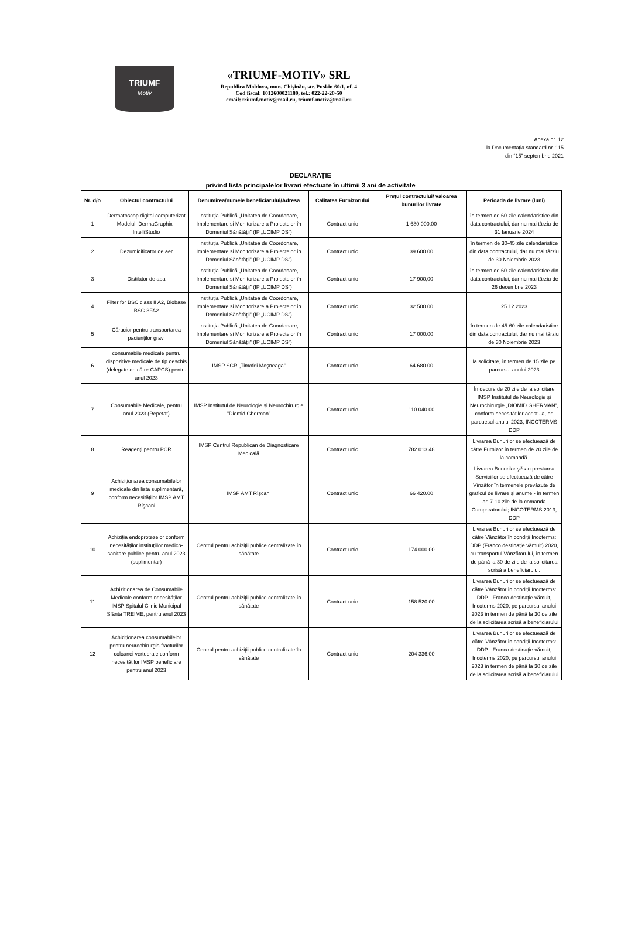TRIUMF
Motiv
«TRIUMF-MOTIV» SRL
Republica Moldova, mun. Chișinău, str. Puskin 60/1, of. 4
Cod fiscal: 1012600021180, tel.: 022-22-20-50
email: triumf.motiv@mail.ru, triumf-motiv@mail.ru
Anexa nr. 12
la Documentația standard nr. 115
din “15” septembrie 2021
DECLARAȚIE
privind lista principalelor livrari efectuate în ultimii 3 ani de activitate
| Nr. d/o | Obiectul contractului | Denumirea/numele beneficiarului/Adresa | Calitatea Furnizorului | Preţul contractului/ valoarea bunurilor livrate | Perioada de livrare (luni) |
| --- | --- | --- | --- | --- | --- |
| 1 | Dermatoscop digital computerizat Modelul: DermaGraphix - IntelliStudio | Instituția Publică „Unitatea de Coordonare, Implementare si Monitorizare a Proiectelor în Domeniul Sănătății” (IP „UCIMP DS”) | Contract unic | 1 680 000.00 | în termen de 60 zile calendaristice din data contractului, dar nu mai târziu de 31 Ianuarie 2024 |
| 2 | Dezumidificator de aer | Instituția Publică „Unitatea de Coordonare, Implementare si Monitorizare a Proiectelor în Domeniul Sănătății” (IP „UCIMP DS”) | Contract unic | 39 600.00 | în termen de 30-45 zile calendaristice din data contractului, dar nu mai târziu de 30 Noiembrie 2023 |
| 3 | Distilator de apa | Instituția Publică „Unitatea de Coordonare, Implementare si Monitorizare a Proiectelor în Domeniul Sănătății” (IP „UCIMP DS”) | Contract unic | 17 900,00 | în termen de 60 zile calendaristice din data contractului, dar nu mai târziu de 26 decembrie 2023 |
| 4 | Filter for BSC class II A2, Biobase BSC-3FA2 | Instituția Publică „Unitatea de Coordonare, Implementare si Monitorizare a Proiectelor în Domeniul Sănătății” (IP „UCIMP DS”) | Contract unic | 32 500.00 | 25.12.2023 |
| 5 | Cărucior pentru transportarea pacienților gravi | Instituția Publică „Unitatea de Coordonare, Implementare si Monitorizare a Proiectelor în Domeniul Sănătății” (IP „UCIMP DS”) | Contract unic | 17 000.00 | în termen de 45-60 zile calendaristice din data contractului, dar nu mai târziu de 30 Noiembrie 2023 |
| 6 | consumabile medicale pentru dispozitive medicale de tip deschis (delegate de către CAPCS) pentru anul 2023 | IMSP SCR „Timofei Moşneaga” | Contract unic | 64 680.00 | la solicitare, în termen de 15 zile pe parcursul anului 2023 |
| 7 | Consumabile Medicale, pentru anul 2023 (Repetat) | IMSP Institutul de Neurologie și Neurochirurgie ”Diomid Gherman” | Contract unic | 110 040.00 | În decurs de 20 zile de la solicitare IMSP Institutul de Neurologie şi Neurochirurgie „DIOMID GHERMAN”, conform necesităților acestuia, pe parcuesul anului 2023, INCOTERMS DDP |
| 8 | Reagenţi pentru PCR | IMSP Centrul Republican de Diagnosticare Medicală | Contract unic | 782 013.48 | Livrarea Bunurilor se efectuează de către Furnizor în termen de 20 zile de la comandă. |
| 9 | Achiziționarea consumabilelor medicale din lista suplimentară, conform necesităților IMSP AMT Rîşcani | IMSP AMT Rîşcani | Contract unic | 66 420.00 | Livrarea Bunurilor şi/sau prestarea Serviciilor se efectuează de către Vînzător în termenele prevăzute de graficul de livrare și anume - în termen de 7-10 zile de la comanda Cumparatorului; INCOTERMS 2013, DDP |
| 10 | Achiziția endoprotezelor conform necesităților instituțiilor medico-sanitare publice pentru anul 2023 (suplimentar) | Centrul pentru achiziţii publice centralizate în sănătate | Contract unic | 174 000.00 | Livrarea Bunurilor se efectuează de către Vânzător în condiţii Incoterms: DDP (Franco destinaţie vămuit) 2020, cu transportul Vânzătorului, în termen de până la 30 de zile de la solicitarea scrisă a beneficiarului. |
| 11 | Achiziționarea de Consumabile Medicale conform necesităților IMSP Spitalul Clinic Municipal Sfânta TREIME, pentru anul 2023 | Centrul pentru achiziţii publice centralizate în sănătate | Contract unic | 158 520.00 | Livrarea Bunurilor se efectuează de către Vânzător în condiţii Incoterms: DDP - Franco destinaţie vămuit, Incoterms 2020, pe parcursul anului 2023 în termen de până la 30 de zile de la solicitarea scrisă a beneficiarului |
| 12 | Achiziționarea consumabilelor pentru neurochirurgia fracturilor coloanei vertebrale conform necesităților IMSP beneficiare pentru anul 2023 | Centrul pentru achiziţii publice centralizate în sănătate | Contract unic | 204 336.00 | Livrarea Bunurilor se efectuează de către Vânzător în condiţii Incoterms: DDP - Franco destinaţie vămuit, Incoterms 2020, pe parcursul anului 2023 în termen de până la 30 de zile de la solicitarea scrisă a beneficiarului |